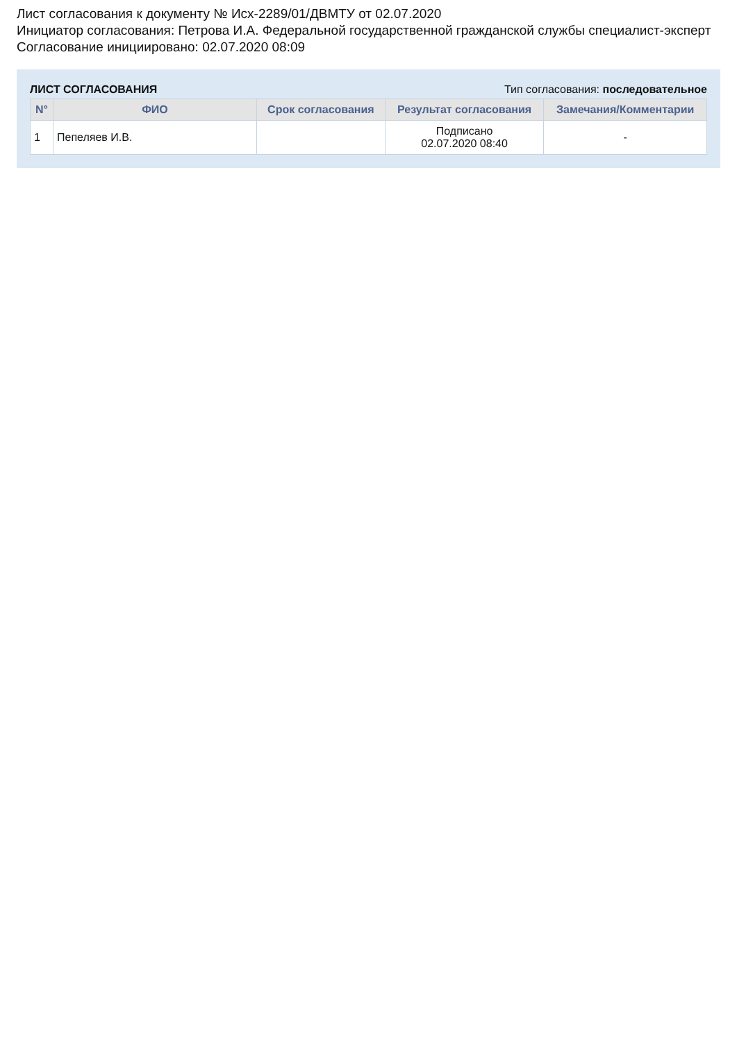Лист согласования к документу № Исх-2289/01/ДВМТУ от 02.07.2020
Инициатор согласования: Петрова И.А. Федеральной государственной гражданской службы специалист-эксперт
Согласование инициировано: 02.07.2020 08:09
ЛИСТ СОГЛАСОВАНИЯ Тип согласования: последовательное
| N° | ФИО | Срок согласования | Результат согласования | Замечания/Комментарии |
| --- | --- | --- | --- | --- |
| 1 | Пепеляев И.В. | | Подписано 02.07.2020 08:40 | - |